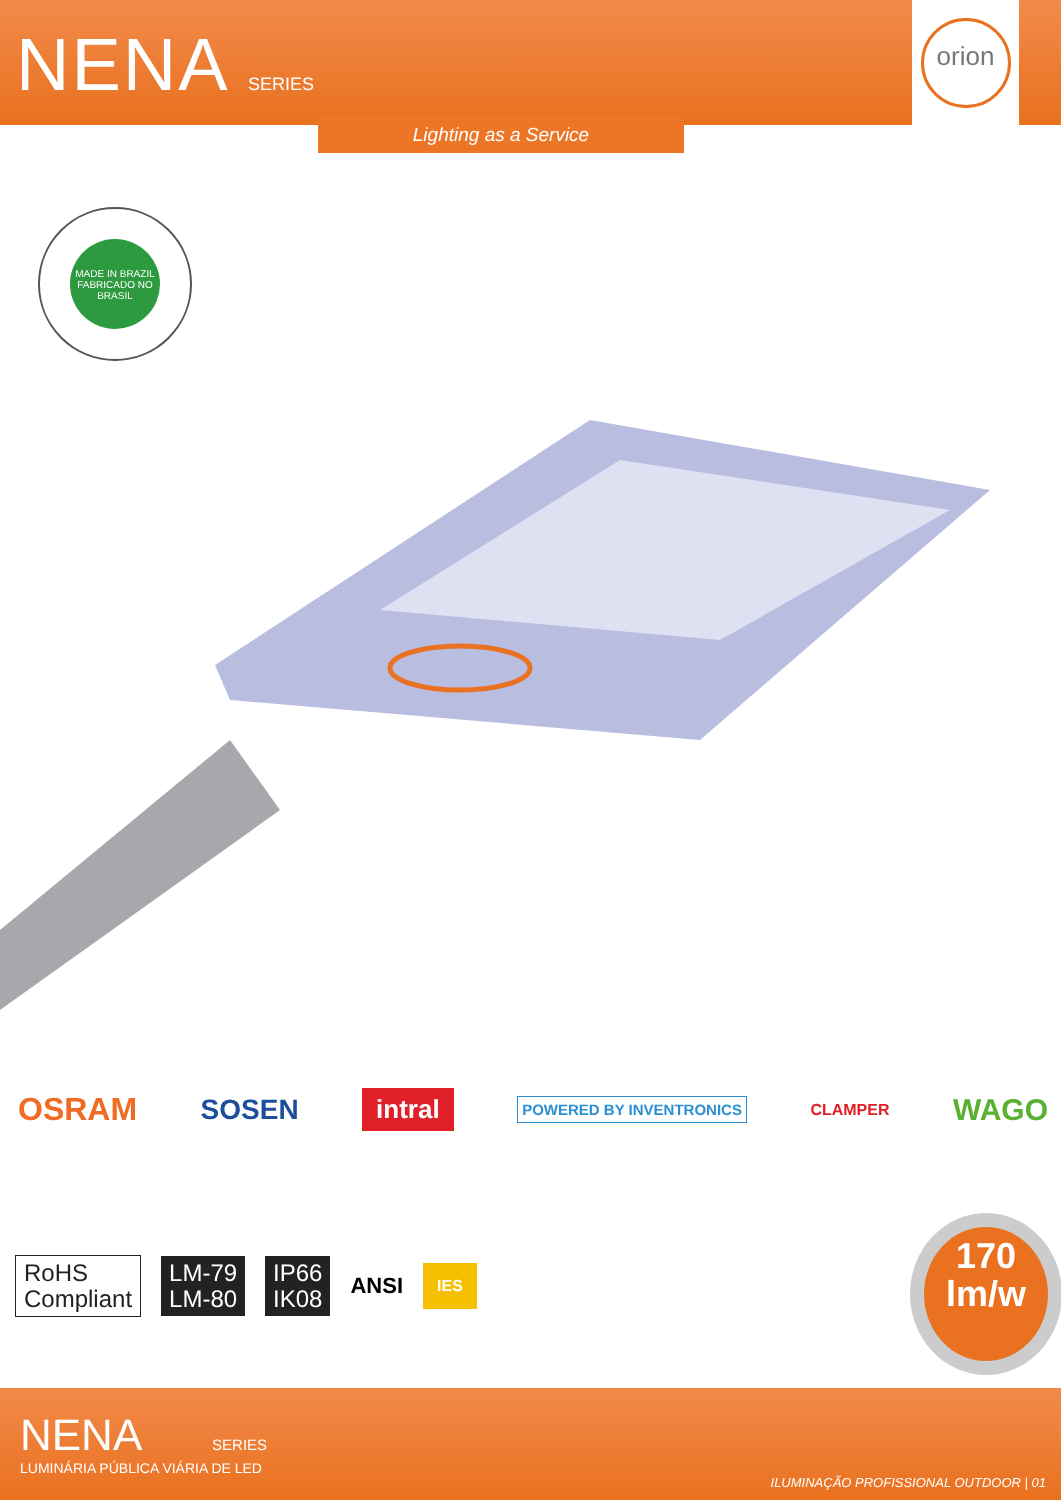NENA SERIES
orion
Lighting as a Service
MADE IN BRAZIL
FABRICADO NO BRASIL
OSRAM SOSEN intral POWERED BY INVENTRONICS CLAMPER WAGO
RoHS
Compliant LM-79
LM-80 IP66
IK08 ANSI IES
170
lm/w
NENA SERIES
LUMINÁRIA PÚBLICA VIÁRIA DE LED
ILUMINAÇÃO PROFISSIONAL OUTDOOR | 01